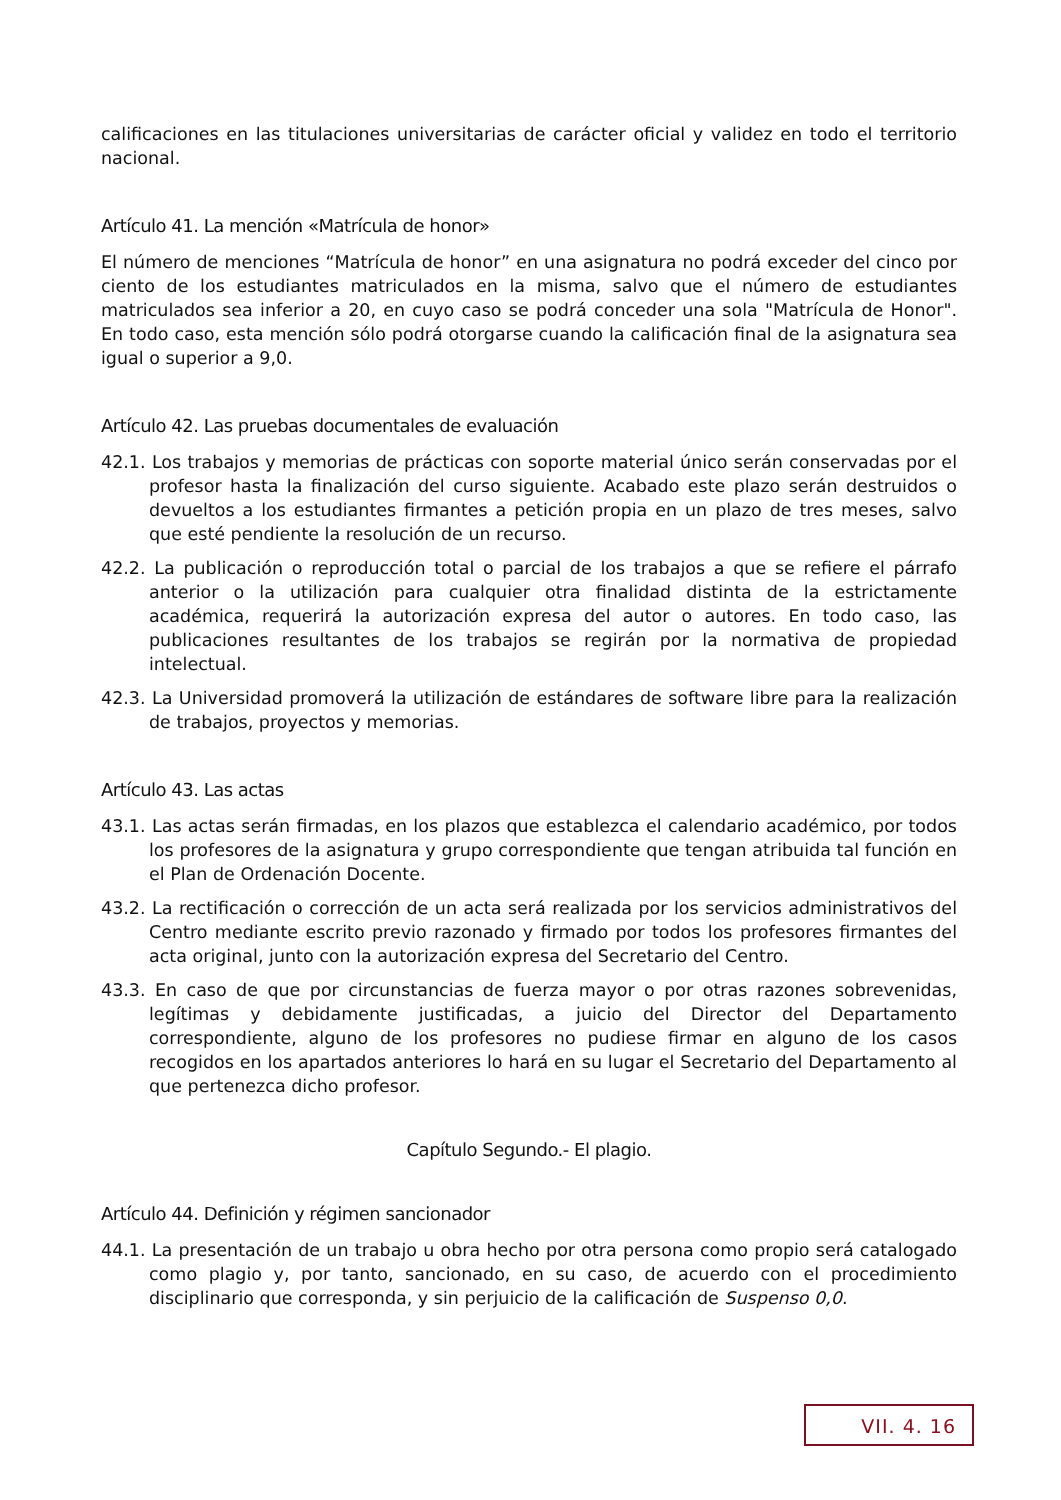calificaciones en las titulaciones universitarias de carácter oficial y validez en todo el territorio nacional.
Artículo 41. La mención «Matrícula de honor»
El número de menciones “Matrícula de honor” en una asignatura no podrá exceder del cinco por ciento de los estudiantes matriculados en la misma, salvo que el número de estudiantes matriculados sea inferior a 20, en cuyo caso se podrá conceder una sola "Matrícula de Honor". En todo caso, esta mención sólo podrá otorgarse cuando la calificación final de la asignatura sea igual o superior a 9,0.
Artículo 42. Las pruebas documentales de evaluación
42.1. Los trabajos y memorias de prácticas con soporte material único serán conservadas por el profesor hasta la finalización del curso siguiente. Acabado este plazo serán destruidos o devueltos a los estudiantes firmantes a petición propia en un plazo de tres meses, salvo que esté pendiente la resolución de un recurso.
42.2. La publicación o reproducción total o parcial de los trabajos a que se refiere el párrafo anterior o la utilización para cualquier otra finalidad distinta de la estrictamente académica, requerirá la autorización expresa del autor o autores. En todo caso, las publicaciones resultantes de los trabajos se regirán por la normativa de propiedad intelectual.
42.3. La Universidad promoverá la utilización de estándares de software libre para la realización de trabajos, proyectos y memorias.
Artículo 43. Las actas
43.1. Las actas serán firmadas, en los plazos que establezca el calendario académico, por todos los profesores de la asignatura y grupo correspondiente que tengan atribuida tal función en el Plan de Ordenación Docente.
43.2. La rectificación o corrección de un acta será realizada por los servicios administrativos del Centro mediante escrito previo razonado y firmado por todos los profesores firmantes del acta original, junto con la autorización expresa del Secretario del Centro.
43.3. En caso de que por circunstancias de fuerza mayor o por otras razones sobrevenidas, legítimas y debidamente justificadas, a juicio del Director del Departamento correspondiente, alguno de los profesores no pudiese firmar en alguno de los casos recogidos en los apartados anteriores lo hará en su lugar el Secretario del Departamento al que pertenezca dicho profesor.
Capítulo Segundo.- El plagio.
Artículo 44. Definición y régimen sancionador
44.1. La presentación de un trabajo u obra hecho por otra persona como propio será catalogado como plagio y, por tanto, sancionado, en su caso, de acuerdo con el procedimiento disciplinario que corresponda, y sin perjuicio de la calificación de Suspenso 0,0.
VII. 4. 16